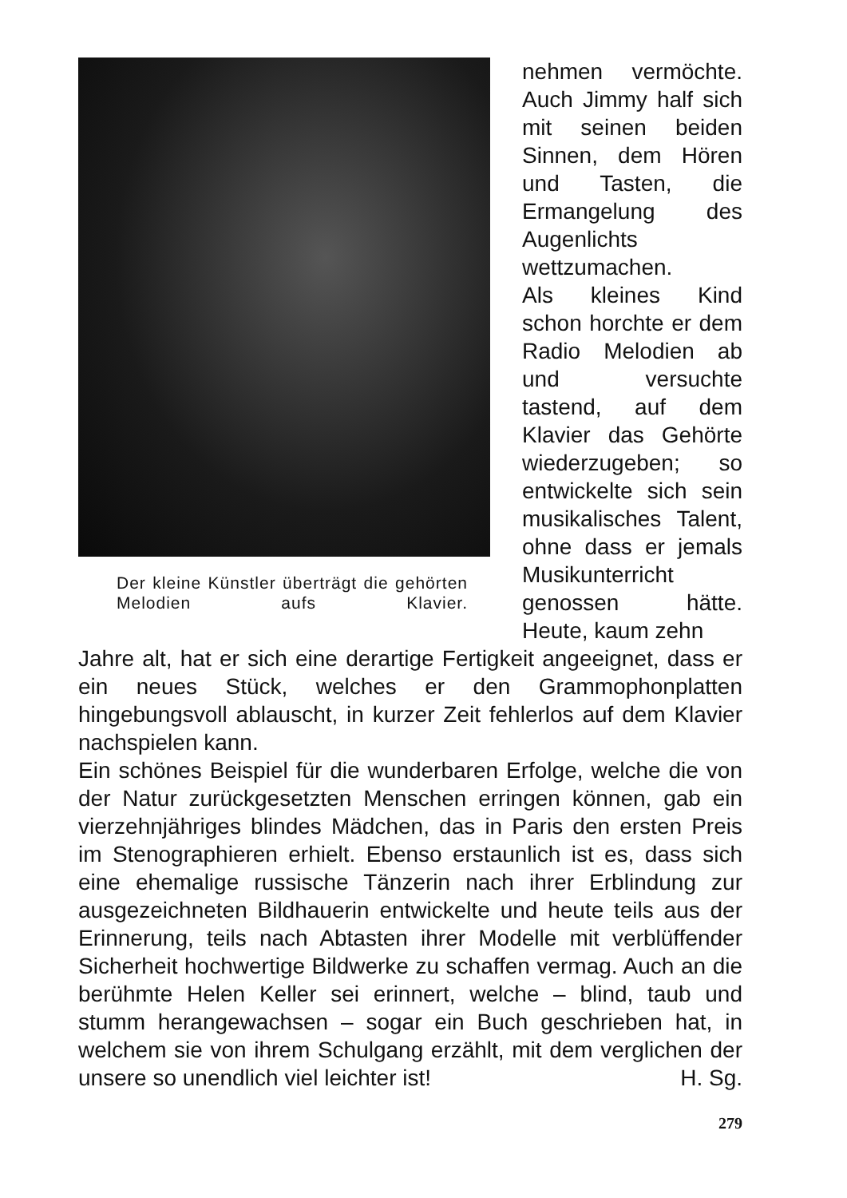Der kleine Künstler überträgt die gehörten Melodien aufs Klavier.
nehmen vermöchte. Auch Jimmy half sich mit seinen beiden Sinnen, dem Hören und Tasten, die Ermangelung des Augenlichts wettzumachen.
Als kleines Kind schon horchte er dem Radio Melodien ab und versuchte tastend, auf dem Klavier das Gehörte wiederzugeben; so entwickelte sich sein musikalisches Talent, ohne dass er jemals Musikunterricht genossen hätte. Heute, kaum zehn
Jahre alt, hat er sich eine derartige Fertigkeit angeeignet, dass er ein neues Stück, welches er den Grammophonplatten hingebungsvoll ablauscht, in kurzer Zeit fehlerlos auf dem Klavier nachspielen kann.
Ein schönes Beispiel für die wunderbaren Erfolge, welche die von der Natur zurückgesetzten Menschen erringen können, gab ein vierzehnjähriges blindes Mädchen, das in Paris den ersten Preis im Stenographieren erhielt. Ebenso erstaunlich ist es, dass sich eine ehemalige russische Tänzerin nach ihrer Erblindung zur ausgezeichneten Bildhauerin entwickelte und heute teils aus der Erinnerung, teils nach Abtasten ihrer Modelle mit verblüffender Sicherheit hochwertige Bildwerke zu schaffen vermag. Auch an die berühmte Helen Keller sei erinnert, welche – blind, taub und stumm herangewachsen – sogar ein Buch geschrieben hat, in welchem sie von ihrem Schulgang erzählt, mit dem verglichen der unsere so unendlich viel leichter ist! H. Sg.
279